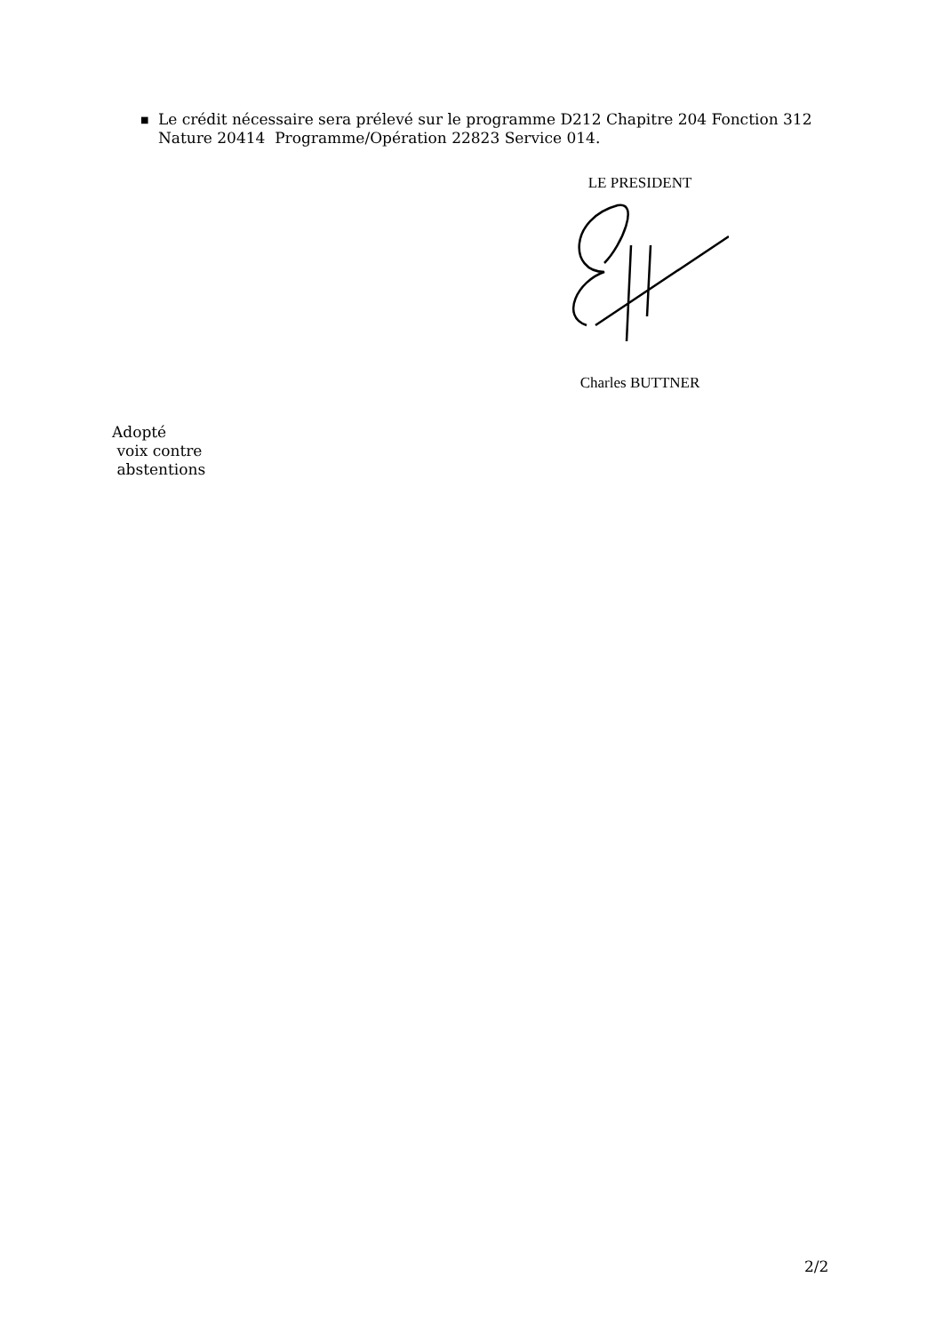■ Le crédit nécessaire sera prélevé sur le programme D212 Chapitre 204 Fonction 312 Nature 20414 Programme/Opération 22823 Service 014.
LE PRESIDENT
Charles BUTTNER
Adopté
voix contre
abstentions
2/2